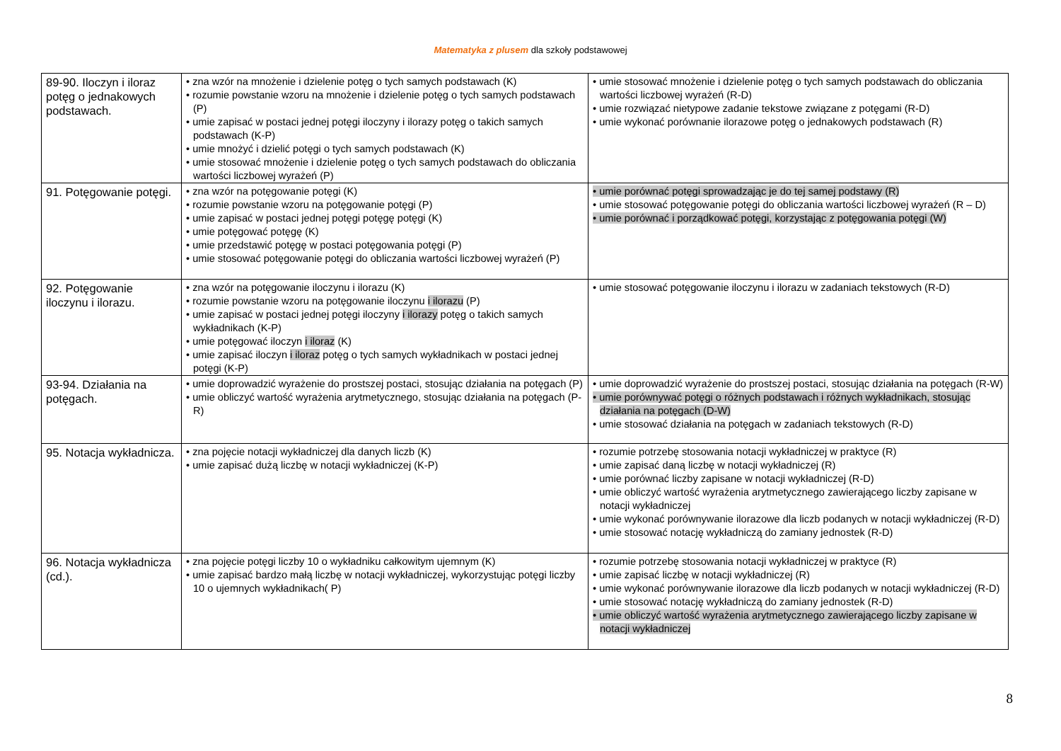Matematyka z plusem dla szkoły podstawowej
| 89-90. Iloczyn i iloraz potęg o jednakowych podstawach. | • zna wzór na mnożenie i dzielenie potęg o tych samych podstawach (K) • rozumie powstanie wzoru na mnożenie i dzielenie potęg o tych samych podstawach (P) • umie zapisać w postaci jednej potęgi iloczyny i ilorazy potęg o takich samych podstawach (K-P) • umie mnożyć i dzielić potęgi o tych samych podstawach (K) • umie stosować mnożenie i dzielenie potęg o tych samych podstawach do obliczania wartości liczbowej wyrażeń (P) | • umie stosować mnożenie i dzielenie potęg o tych samych podstawach do obliczania wartości liczbowej wyrażeń (R-D) • umie rozwiązać nietypowe zadanie tekstowe związane z potęgami (R-D) • umie wykonać porównanie ilorazowe potęg o jednakowych podstawach (R) |
| 91. Potęgowanie potęgi. | • zna wzór na potęgowanie potęgi (K) • rozumie powstanie wzoru na potęgowanie potęgi (P) • umie zapisać w postaci jednej potęgi potęgę potęgi (K) • umie potęgować potęgę (K) • umie przedstawić potęgę w postaci potęgowania potęgi (P) • umie stosować potęgowanie potęgi do obliczania wartości liczbowej wyrażeń (P) | • umie porównać potęgi sprowadzając je do tej samej podstawy (R) • umie stosować potęgowanie potęgi do obliczania wartości liczbowej wyrażeń (R – D) • umie porównać i porządkować potęgi, korzystając z potęgowania potęgi (W) |
| 92. Potęgowanie iloczynu i ilorazu. | • zna wzór na potęgowanie iloczynu i ilorazu (K) • rozumie powstanie wzoru na potęgowanie iloczynu i ilorazu (P) • umie zapisać w postaci jednej potęgi iloczyny i ilorazy potęg o takich samych wykładnikach (K-P) • umie potęgować iloczyn i iloraz (K) • umie zapisać iloczyn i iloraz potęg o tych samych wykładnikach w postaci jednej potęgi (K-P) | • umie stosować potęgowanie iloczynu i ilorazu w zadaniach tekstowych (R-D) |
| 93-94. Działania na potęgach. | • umie doprowadzić wyrażenie do prostszej postaci, stosując działania na potęgach (P) • umie obliczyć wartość wyrażenia arytmetycznego, stosując działania na potęgach (P-R) | • umie doprowadzić wyrażenie do prostszej postaci, stosując działania na potęgach (R-W) • umie porównywać potęgi o różnych podstawach i różnych wykładnikach, stosując działania na potęgach (D-W) • umie stosować działania na potęgach w zadaniach tekstowych (R-D) |
| 95. Notacja wykładnicza. | • zna pojęcie notacji wykładniczej dla danych liczb (K) • umie zapisać dużą liczbę w notacji wykładniczej (K-P) | • rozumie potrzebę stosowania notacji wykładniczej w praktyce (R) • umie zapisać daną liczbę w notacji wykładniczej (R) • umie porównać liczby zapisane w notacji wykładniczej (R-D) • umie obliczyć wartość wyrażenia arytmetycznego zawierającego liczby zapisane w notacji wykładniczej • umie wykonać porównywanie ilorazowe dla liczb podanych w notacji wykładniczej (R-D) • umie stosować notację wykładniczą do zamiany jednostek (R-D) |
| 96. Notacja wykładnicza (cd.). | • zna pojęcie potęgi liczby 10 o wykładniku całkowitym ujemnym (K) • umie zapisać bardzo małą liczbę w notacji wykładniczej, wykorzystując potęgi liczby 10 o ujemnych wykładnikach( P) | • rozumie potrzebę stosowania notacji wykładniczej w praktyce (R) • umie zapisać liczbę w notacji wykładniczej (R) • umie wykonać porównywanie ilorazowe dla liczb podanych w notacji wykładniczej (R-D) • umie stosować notację wykładniczą do zamiany jednostek (R-D) • umie obliczyć wartość wyrażenia arytmetycznego zawierającego liczby zapisane w notacji wykładniczej |
8